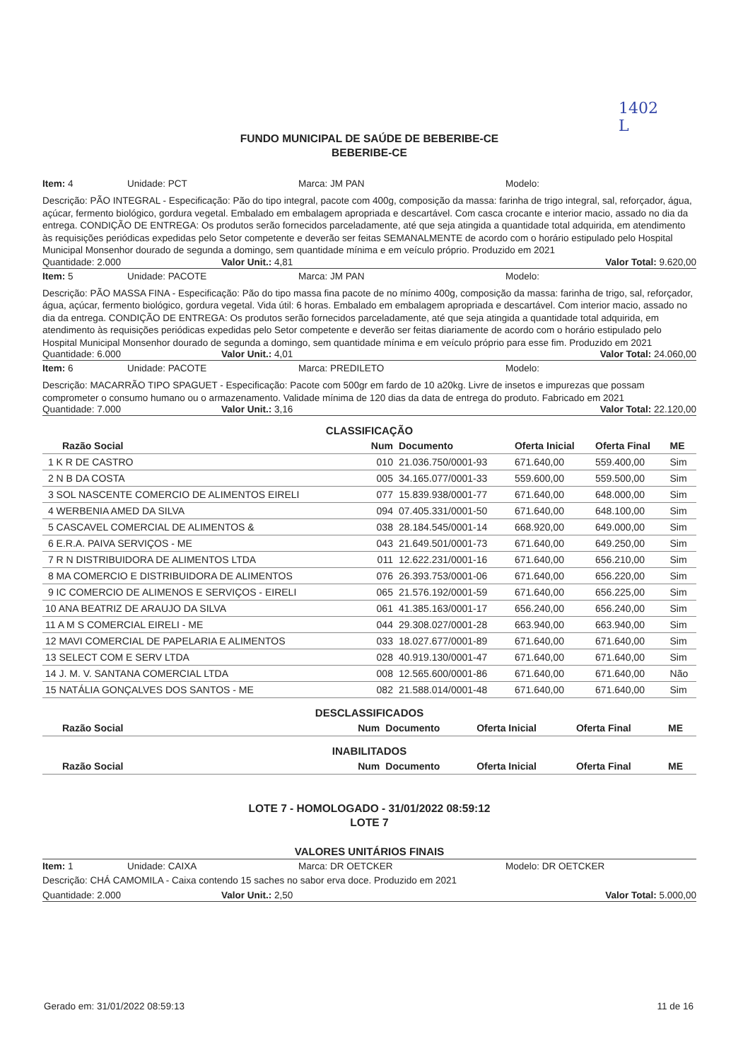1402
L
FUNDO MUNICIPAL DE SAÚDE DE BEBERIBE-CE
BEBERIBE-CE
Item: 4 Unidade: PCT Marca: JM PAN Modelo:
Descrição: PÃO INTEGRAL - Especificação: Pão do tipo integral, pacote com 400g, composição da massa: farinha de trigo integral, sal, reforçador, água, açúcar, fermento biológico, gordura vegetal. Embalado em embalagem apropriada e descartável. Com casca crocante e interior macio, assado no dia da entrega. CONDIÇÃO DE ENTREGA: Os produtos serão fornecidos parceladamente, até que seja atingida a quantidade total adquirida, em atendimento às requisições periódicas expedidas pelo Setor competente e deverão ser feitas SEMANALMENTE de acordo com o horário estipulado pelo Hospital Municipal Monsenhor dourado de segunda a domingo, sem quantidade mínima e em veículo próprio. Produzido em 2021
Quantidade: 2.000 Valor Unit.: 4,81 Valor Total: 9.620,00
Item: 5 Unidade: PACOTE Marca: JM PAN Modelo:
Descrição: PÃO MASSA FINA - Especificação: Pão do tipo massa fina pacote de no mínimo 400g, composição da massa: farinha de trigo, sal, reforçador, água, açúcar, fermento biológico, gordura vegetal. Vida útil: 6 horas. Embalado em embalagem apropriada e descartável. Com interior macio, assado no dia da entrega. CONDIÇÃO DE ENTREGA: Os produtos serão fornecidos parceladamente, até que seja atingida a quantidade total adquirida, em atendimento às requisições periódicas expedidas pelo Setor competente e deverão ser feitas diariamente de acordo com o horário estipulado pelo Hospital Municipal Monsenhor dourado de segunda a domingo, sem quantidade mínima e em veículo próprio para esse fim. Produzido em 2021
Quantidade: 6.000 Valor Unit.: 4,01 Valor Total: 24.060,00
Item: 6 Unidade: PACOTE Marca: PREDILETO Modelo:
Descrição: MACARRÃO TIPO SPAGUET - Especificação: Pacote com 500gr em fardo de 10 a20kg. Livre de insetos e impurezas que possam comprometer o consumo humano ou o armazenamento. Validade mínima de 120 dias da data de entrega do produto. Fabricado em 2021
Quantidade: 7.000 Valor Unit.: 3,16 Valor Total: 22.120,00
CLASSIFICAÇÃO
| Razão Social | Num | Documento | Oferta Inicial | Oferta Final | ME |
| --- | --- | --- | --- | --- | --- |
| 1 K R DE CASTRO | 010 | 21.036.750/0001-93 | 671.640,00 | 559.400,00 | Sim |
| 2 N B DA COSTA | 005 | 34.165.077/0001-33 | 559.600,00 | 559.500,00 | Sim |
| 3 SOL NASCENTE COMERCIO DE ALIMENTOS EIRELI | 077 | 15.839.938/0001-77 | 671.640,00 | 648.000,00 | Sim |
| 4 WERBENIA AMED DA SILVA | 094 | 07.405.331/0001-50 | 671.640,00 | 648.100,00 | Sim |
| 5 CASCAVEL COMERCIAL DE ALIMENTOS & | 038 | 28.184.545/0001-14 | 668.920,00 | 649.000,00 | Sim |
| 6 E.R.A. PAIVA SERVIÇOS - ME | 043 | 21.649.501/0001-73 | 671.640,00 | 649.250,00 | Sim |
| 7 R N DISTRIBUIDORA DE ALIMENTOS LTDA | 011 | 12.622.231/0001-16 | 671.640,00 | 656.210,00 | Sim |
| 8 MA COMERCIO E DISTRIBUIDORA DE ALIMENTOS | 076 | 26.393.753/0001-06 | 671.640,00 | 656.220,00 | Sim |
| 9 IC COMERCIO DE ALIMENOS E SERVIÇOS - EIRELI | 065 | 21.576.192/0001-59 | 671.640,00 | 656.225,00 | Sim |
| 10 ANA BEATRIZ DE ARAUJO DA SILVA | 061 | 41.385.163/0001-17 | 656.240,00 | 656.240,00 | Sim |
| 11 A M S COMERCIAL EIRELI - ME | 044 | 29.308.027/0001-28 | 663.940,00 | 663.940,00 | Sim |
| 12 MAVI COMERCIAL DE PAPELARIA E ALIMENTOS | 033 | 18.027.677/0001-89 | 671.640,00 | 671.640,00 | Sim |
| 13 SELECT COM E SERV LTDA | 028 | 40.919.130/0001-47 | 671.640,00 | 671.640,00 | Sim |
| 14 J. M. V. SANTANA COMERCIAL LTDA | 008 | 12.565.600/0001-86 | 671.640,00 | 671.640,00 | Não |
| 15 NATÁLIA GONÇALVES DOS SANTOS - ME | 082 | 21.588.014/0001-48 | 671.640,00 | 671.640,00 | Sim |
DESCLASSIFICADOS
| Razão Social | Num | Documento | Oferta Inicial | Oferta Final | ME |
| --- | --- | --- | --- | --- | --- |
INABILITADOS
| Razão Social | Num | Documento | Oferta Inicial | Oferta Final | ME |
| --- | --- | --- | --- | --- | --- |
LOTE 7 - HOMOLOGADO - 31/01/2022 08:59:12
LOTE 7
VALORES UNITÁRIOS FINAIS
Item: 1 Unidade: CAIXA Marca: DR OETCKER Modelo: DR OETCKER
Descrição: CHÁ CAMOMILA - Caixa contendo 15 saches no sabor erva doce. Produzido em 2021
Quantidade: 2.000 Valor Unit.: 2,50 Valor Total: 5.000,00
Gerado em: 31/01/2022 08:59:13 11 de 16